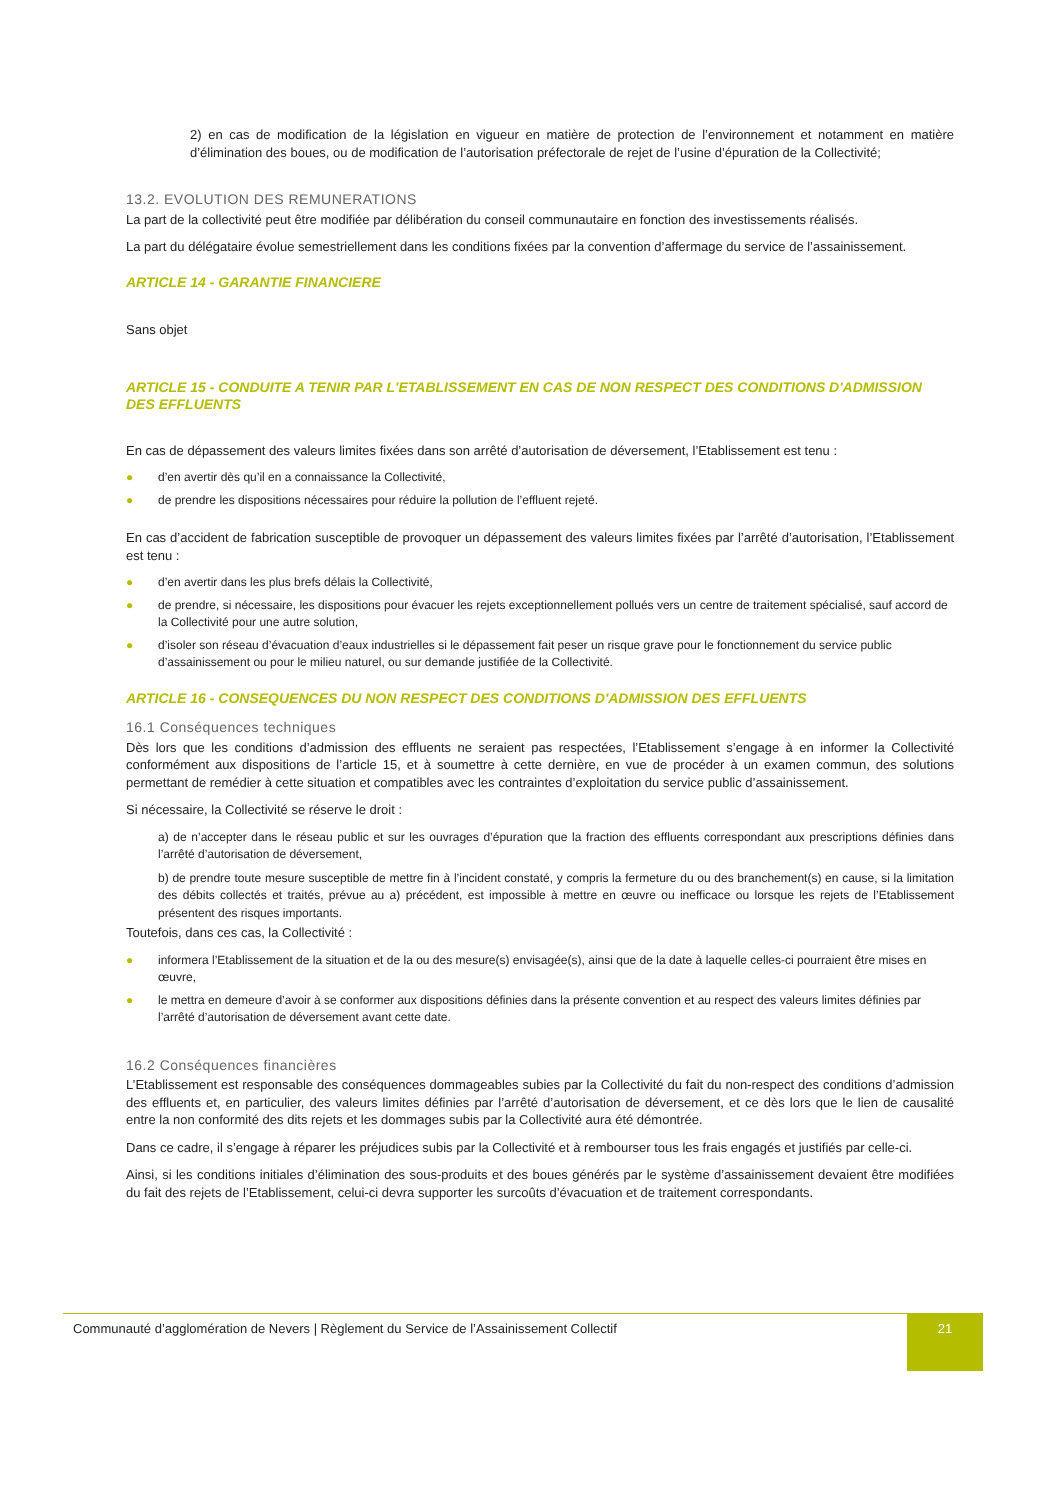2) en cas de modification de la législation en vigueur en matière de protection de l’environnement et notamment en matière d’élimination des boues, ou de modification de l’autorisation préfectorale de rejet de l’usine d’épuration de la Collectivité;
13.2. EVOLUTION DES REMUNERATIONS
La part de la collectivité peut être modifiée par délibération du conseil communautaire en fonction des investissements réalisés.
La part du délégataire évolue semestriellement dans les conditions fixées par la convention d’affermage du service de l’assainissement.
ARTICLE 14 - GARANTIE FINANCIERE
Sans objet
ARTICLE 15 - CONDUITE A TENIR PAR L'ETABLISSEMENT EN CAS DE NON RESPECT DES CONDITIONS D'ADMISSION DES EFFLUENTS
En cas de dépassement des valeurs limites fixées dans son arrêté d’autorisation de déversement, l’Etablissement est tenu :
● d’en avertir dès qu’il en a connaissance la Collectivité,
● de prendre les dispositions nécessaires pour réduire la pollution de l’effluent rejeté.
En cas d’accident de fabrication susceptible de provoquer un dépassement des valeurs limites fixées par l’arrêté d’autorisation, l’Etablissement est tenu :
● d’en avertir dans les plus brefs délais la Collectivité,
● de prendre, si nécessaire, les dispositions pour évacuer les rejets exceptionnellement pollués vers un centre de traitement spécialisé, sauf accord de la Collectivité pour une autre solution,
● d’isoler son réseau d’évacuation d’eaux industrielles si le dépassement fait peser un risque grave pour le fonctionnement du service public d’assainissement ou pour le milieu naturel, ou sur demande justifiée de la Collectivité.
ARTICLE 16 - CONSEQUENCES DU NON RESPECT DES CONDITIONS D'ADMISSION DES EFFLUENTS
16.1 Conséquences techniques
Dès lors que les conditions d’admission des effluents ne seraient pas respectées, l’Etablissement s’engage à en informer la Collectivité conformément aux dispositions de l’article 15, et à soumettre à cette dernière, en vue de procéder à un examen commun, des solutions permettant de remédier à cette situation et compatibles avec les contraintes d’exploitation du service public d’assainissement.
Si nécessaire, la Collectivité se réserve le droit :
a) de n’accepter dans le réseau public et sur les ouvrages d’épuration que la fraction des effluents correspondant aux prescriptions définies dans l’arrêté d’autorisation de déversement,
b) de prendre toute mesure susceptible de mettre fin à l’incident constaté, y compris la fermeture du ou des branchement(s) en cause, si la limitation des débits collectés et traités, prévue au a) précédent, est impossible à mettre en œuvre ou inefficace ou lorsque les rejets de l’Etablissement présentent des risques importants.
Toutefois, dans ces cas, la Collectivité :
● informera l’Etablissement de la situation et de la ou des mesure(s) envisagée(s), ainsi que de la date à laquelle celles-ci pourraient être mises en œuvre,
● le mettra en demeure d’avoir à se conformer aux dispositions définies dans la présente convention et au respect des valeurs limites définies par l’arrêté d’autorisation de déversement avant cette date.
16.2 Conséquences financières
L’Etablissement est responsable des conséquences dommageables subies par la Collectivité du fait du non-respect des conditions d’admission des effluents et, en particulier, des valeurs limites définies par l’arrêté d’autorisation de déversement, et ce dès lors que le lien de causalité entre la non conformité des dits rejets et les dommages subis par la Collectivité aura été démontrée.
Dans ce cadre, il s’engage à réparer les préjudices subis par la Collectivité et à rembourser tous les frais engagés et justifiés par celle-ci.
Ainsi, si les conditions initiales d’élimination des sous-produits et des boues générés par le système d’assainissement devaient être modifiées du fait des rejets de l’Etablissement, celui-ci devra supporter les surcoûts d’évacuation et de traitement correspondants.
Communauté d’agglomération de Nevers | Règlement du Service de l’Assainissement Collectif 21